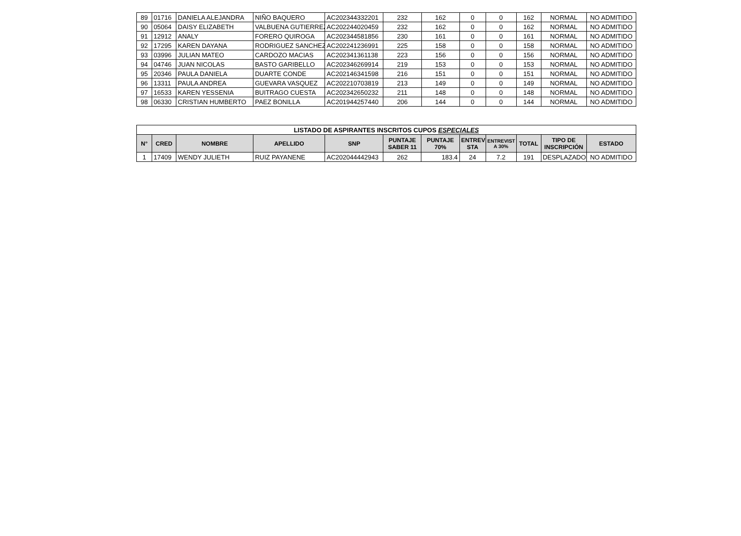| 89 | 01716 | DANIELA ALEJANDRA | NIÑO BAQUERO | AC202344332201 | 232 | 162 | 0 | 0 | 162 | NORMAL | NO ADMITIDO |
| 90 | 05064 | DAISY ELIZABETH | VALBUENA GUTIERREZ | AC202244020459 | 232 | 162 | 0 | 0 | 162 | NORMAL | NO ADMITIDO |
| 91 | 12912 | ANALY | FORERO QUIROGA | AC202344581856 | 230 | 161 | 0 | 0 | 161 | NORMAL | NO ADMITIDO |
| 92 | 17295 | KAREN DAYANA | RODRIGUEZ SANCHEZ | AC202241236991 | 225 | 158 | 0 | 0 | 158 | NORMAL | NO ADMITIDO |
| 93 | 03996 | JULIAN MATEO | CARDOZO MACIAS | AC202341361138 | 223 | 156 | 0 | 0 | 156 | NORMAL | NO ADMITIDO |
| 94 | 04746 | JUAN NICOLAS | BASTO GARIBELLO | AC202346269914 | 219 | 153 | 0 | 0 | 153 | NORMAL | NO ADMITIDO |
| 95 | 20346 | PAULA DANIELA | DUARTE CONDE | AC202146341598 | 216 | 151 | 0 | 0 | 151 | NORMAL | NO ADMITIDO |
| 96 | 13311 | PAULA ANDREA | GUEVARA VASQUEZ | AC202210703819 | 213 | 149 | 0 | 0 | 149 | NORMAL | NO ADMITIDO |
| 97 | 16533 | KAREN YESSENIA | BUITRAGO CUESTA | AC202342650232 | 211 | 148 | 0 | 0 | 148 | NORMAL | NO ADMITIDO |
| 98 | 06330 | CRISTIAN HUMBERTO | PAEZ BONILLA | AC201944257440 | 206 | 144 | 0 | 0 | 144 | NORMAL | NO ADMITIDO |
| LISTADO DE ASPIRANTES INSCRITOS CUPOS ESPECIALES | | | | | | | | | | | |
| --- | --- | --- | --- | --- | --- | --- | --- | --- | --- | --- | --- |
| N° | CRED | NOMBRE | APELLIDO | SNP | PUNTAJE SABER 11 | PUNTAJE 70% | ENTREVI STA | ENTREVIST A 30% | TOTAL | TIPO DE INSCRIPCIÓN | ESTADO |
| 1 | 17409 | WENDY JULIETH | RUIZ PAYANENE | AC202044442943 | 262 | 183.4 | 24 | 7.2 | 191 | DESPLAZADO | NO ADMITIDO |